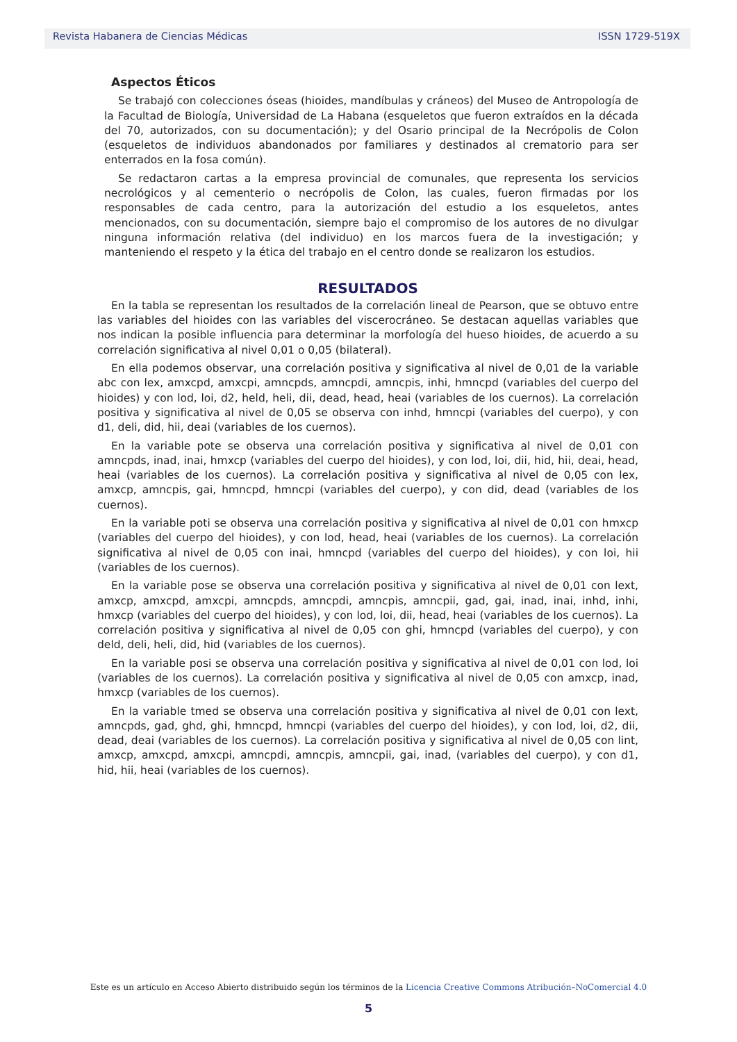Revista Habanera de Ciencias Médicas ISSN 1729-519X
Aspectos Éticos
Se trabajó con colecciones óseas (hioides, mandíbulas y cráneos) del Museo de Antropología de la Facultad de Biología, Universidad de La Habana (esqueletos que fueron extraídos en la década del 70, autorizados, con su documentación); y del Osario principal de la Necrópolis de Colon (esqueletos de individuos abandonados por familiares y destinados al crematorio para ser enterrados en la fosa común).
Se redactaron cartas a la empresa provincial de comunales, que representa los servicios necrológicos y al cementerio o necrópolis de Colon, las cuales, fueron firmadas por los responsables de cada centro, para la autorización del estudio a los esqueletos, antes mencionados, con su documentación, siempre bajo el compromiso de los autores de no divulgar ninguna información relativa (del individuo) en los marcos fuera de la investigación; y manteniendo el respeto y la ética del trabajo en el centro donde se realizaron los estudios.
RESULTADOS
En la tabla se representan los resultados de la correlación lineal de Pearson, que se obtuvo entre las variables del hioides con las variables del viscerocráneo. Se destacan aquellas variables que nos indican la posible influencia para determinar la morfología del hueso hioides, de acuerdo a su correlación significativa al nivel 0,01 o 0,05 (bilateral).
En ella podemos observar, una correlación positiva y significativa al nivel de 0,01 de la variable abc con lex, amxcpd, amxcpi, amncpds, amncpdi, amncpis, inhi, hmncpd (variables del cuerpo del hioides) y con lod, loi, d2, held, heli, dii, dead, head, heai (variables de los cuernos). La correlación positiva y significativa al nivel de 0,05 se observa con inhd, hmncpi (variables del cuerpo), y con d1, deli, did, hii, deai (variables de los cuernos).
En la variable pote se observa una correlación positiva y significativa al nivel de 0,01 con amncpds, inad, inai, hmxcp (variables del cuerpo del hioides), y con lod, loi, dii, hid, hii, deai, head, heai (variables de los cuernos). La correlación positiva y significativa al nivel de 0,05 con lex, amxcp, amncpis, gai, hmncpd, hmncpi (variables del cuerpo), y con did, dead (variables de los cuernos).
En la variable poti se observa una correlación positiva y significativa al nivel de 0,01 con hmxcp (variables del cuerpo del hioides), y con lod, head, heai (variables de los cuernos). La correlación significativa al nivel de 0,05 con inai, hmncpd (variables del cuerpo del hioides), y con loi, hii (variables de los cuernos).
En la variable pose se observa una correlación positiva y significativa al nivel de 0,01 con lext, amxcp, amxcpd, amxcpi, amncpds, amncpdi, amncpis, amncpii, gad, gai, inad, inai, inhd, inhi, hmxcp (variables del cuerpo del hioides), y con lod, loi, dii, head, heai (variables de los cuernos). La correlación positiva y significativa al nivel de 0,05 con ghi, hmncpd (variables del cuerpo), y con deld, deli, heli, did, hid (variables de los cuernos).
En la variable posi se observa una correlación positiva y significativa al nivel de 0,01 con lod, loi (variables de los cuernos). La correlación positiva y significativa al nivel de 0,05 con amxcp, inad, hmxcp (variables de los cuernos).
En la variable tmed se observa una correlación positiva y significativa al nivel de 0,01 con lext, amncpds, gad, ghd, ghi, hmncpd, hmncpi (variables del cuerpo del hioides), y con lod, loi, d2, dii, dead, deai (variables de los cuernos). La correlación positiva y significativa al nivel de 0,05 con lint, amxcp, amxcpd, amxcpi, amncpdi, amncpis, amncpii, gai, inad, (variables del cuerpo), y con d1, hid, hii, heai (variables de los cuernos).
Este es un artículo en Acceso Abierto distribuido según los términos de la Licencia Creative Commons Atribución–NoComercial 4.0
5